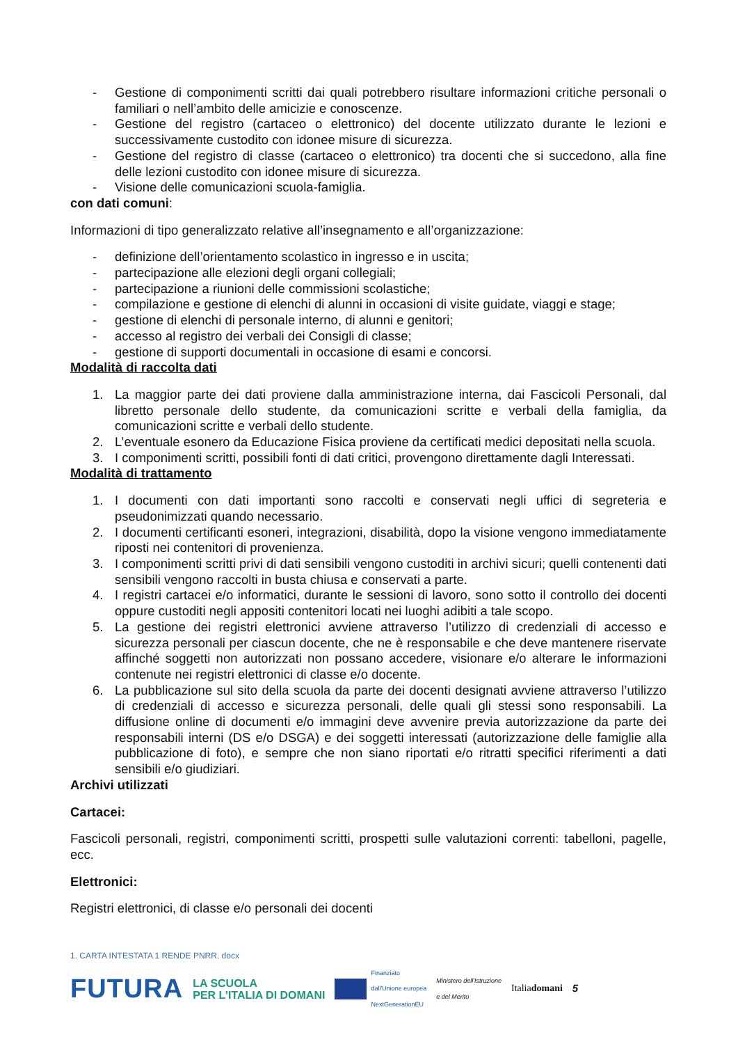- Gestione di componimenti scritti dai quali potrebbero risultare informazioni critiche personali o familiari o nell’ambito delle amicizie e conoscenze.
- Gestione del registro (cartaceo o elettronico) del docente utilizzato durante le lezioni e successivamente custodito con idonee misure di sicurezza.
- Gestione del registro di classe (cartaceo o elettronico) tra docenti che si succedono, alla fine delle lezioni custodito con idonee misure di sicurezza.
- Visione delle comunicazioni scuola-famiglia.
con dati comuni:
Informazioni di tipo generalizzato relative all’insegnamento e all’organizzazione:
- definizione dell’orientamento scolastico in ingresso e in uscita;
- partecipazione alle elezioni degli organi collegiali;
- partecipazione a riunioni delle commissioni scolastiche;
- compilazione e gestione di elenchi di alunni in occasioni di visite guidate, viaggi e stage;
- gestione di elenchi di personale interno, di alunni e genitori;
- accesso al registro dei verbali dei Consigli di classe;
- gestione di supporti documentali in occasione di esami e concorsi.
Modalità di raccolta dati
1. La maggior parte dei dati proviene dalla amministrazione interna, dai Fascicoli Personali, dal libretto personale dello studente, da comunicazioni scritte e verbali della famiglia, da comunicazioni scritte e verbali dello studente.
2. L’eventuale esonero da Educazione Fisica proviene da certificati medici depositati nella scuola.
3. I componimenti scritti, possibili fonti di dati critici, provengono direttamente dagli Interessati.
Modalità di trattamento
1. I documenti con dati importanti sono raccolti e conservati negli uffici di segreteria e pseudonimizzati quando necessario.
2. I documenti certificanti esoneri, integrazioni, disabilità, dopo la visione vengono immediatamente riposti nei contenitori di provenienza.
3. I componimenti scritti privi di dati sensibili vengono custoditi in archivi sicuri; quelli contenenti dati sensibili vengono raccolti in busta chiusa e conservati a parte.
4. I registri cartacei e/o informatici, durante le sessioni di lavoro, sono sotto il controllo dei docenti oppure custoditi negli appositi contenitori locati nei luoghi adibiti a tale scopo.
5. La gestione dei registri elettronici avviene attraverso l’utilizzo di credenziali di accesso e sicurezza personali per ciascun docente, che ne è responsabile e che deve mantenere riservate affinché soggetti non autorizzati non possano accedere, visionare e/o alterare le informazioni contenute nei registri elettronici di classe e/o docente.
6. La pubblicazione sul sito della scuola da parte dei docenti designati avviene attraverso l’utilizzo di credenziali di accesso e sicurezza personali, delle quali gli stessi sono responsabili. La diffusione online di documenti e/o immagini deve avvenire previa autorizzazione da parte dei responsabili interni (DS e/o DSGA) e dei soggetti interessati (autorizzazione delle famiglie alla pubblicazione di foto), e sempre che non siano riportati e/o ritratti specifici riferimenti a dati sensibili e/o giudiziari.
Archivi utilizzati
Cartacei:
Fascicoli personali, registri, componimenti scritti, prospetti sulle valutazioni correnti: tabelloni, pagelle, ecc.
Elettronici:
Registri elettronici, di classe e/o personali dei docenti
1. CARTA INTESTATA 1 RENDE PNRR. docx
FUTURA LA SCUOLA
PER L’ITALIA DI DOMANI Finanziato
dall'Unione europea
NextGenerationEU Ministero dell'Istruzione
e del Merito Italiadomani 5